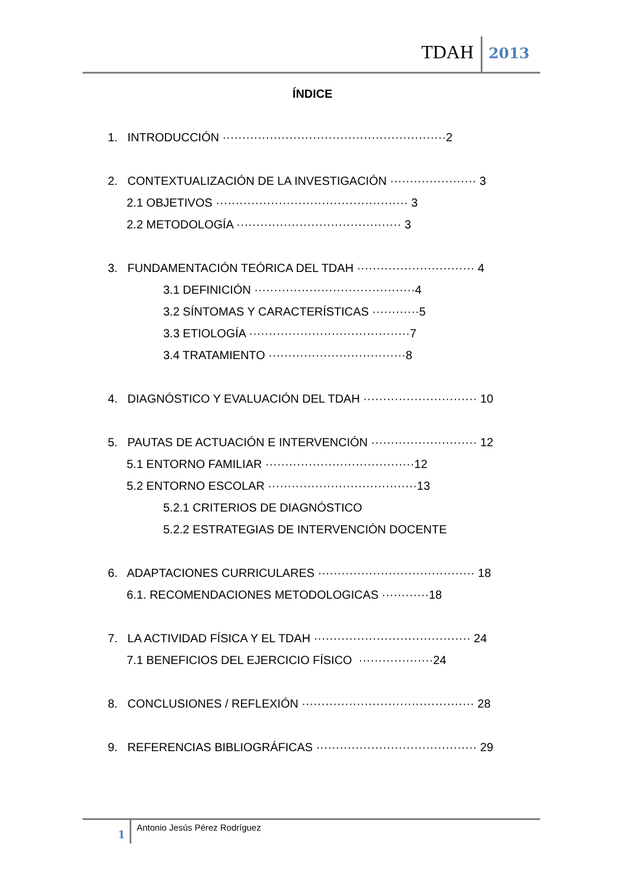TDAH 2013
ÍNDICE
1. INTRODUCCIÓN ·························································2
2. CONTEXTUALIZACIÓN DE LA INVESTIGACIÓN ······················ 3
2.1 OBJETIVOS ················································· 3
2.2 METODOLOGÍA ·········································· 3
3. FUNDAMENTACIÓN TEÓRICA DEL TDAH ······························ 4
3.1 DEFINICIÓN ·········································4
3.2 SÍNTOMAS Y CARACTERÍSTICAS ············5
3.3 ETIOLOGÍA ·········································7
3.4 TRATAMIENTO ···································8
4. DIAGNÓSTICO Y EVALUACIÓN DEL TDAH ····························· 10
5. PAUTAS DE ACTUACIÓN E INTERVENCIÓN ··························· 12
5.1 ENTORNO FAMILIAR ······································12
5.2 ENTORNO ESCOLAR ······································13
5.2.1 CRITERIOS DE DIAGNÓSTICO
5.2.2 ESTRATEGIAS DE INTERVENCIÓN DOCENTE
6. ADAPTACIONES CURRICULARES ········································ 18
6.1. RECOMENDACIONES METODOLOGICAS ············18
7. LA ACTIVIDAD FÍSICA Y EL TDAH ········································ 24
7.1 BENEFICIOS DEL EJERCICIO FÍSICO ···················24
8. CONCLUSIONES / REFLEXIÓN ············································ 28
9. REFERENCIAS BIBLIOGRÁFICAS ········································· 29
1
Antonio Jesús Pérez Rodríguez